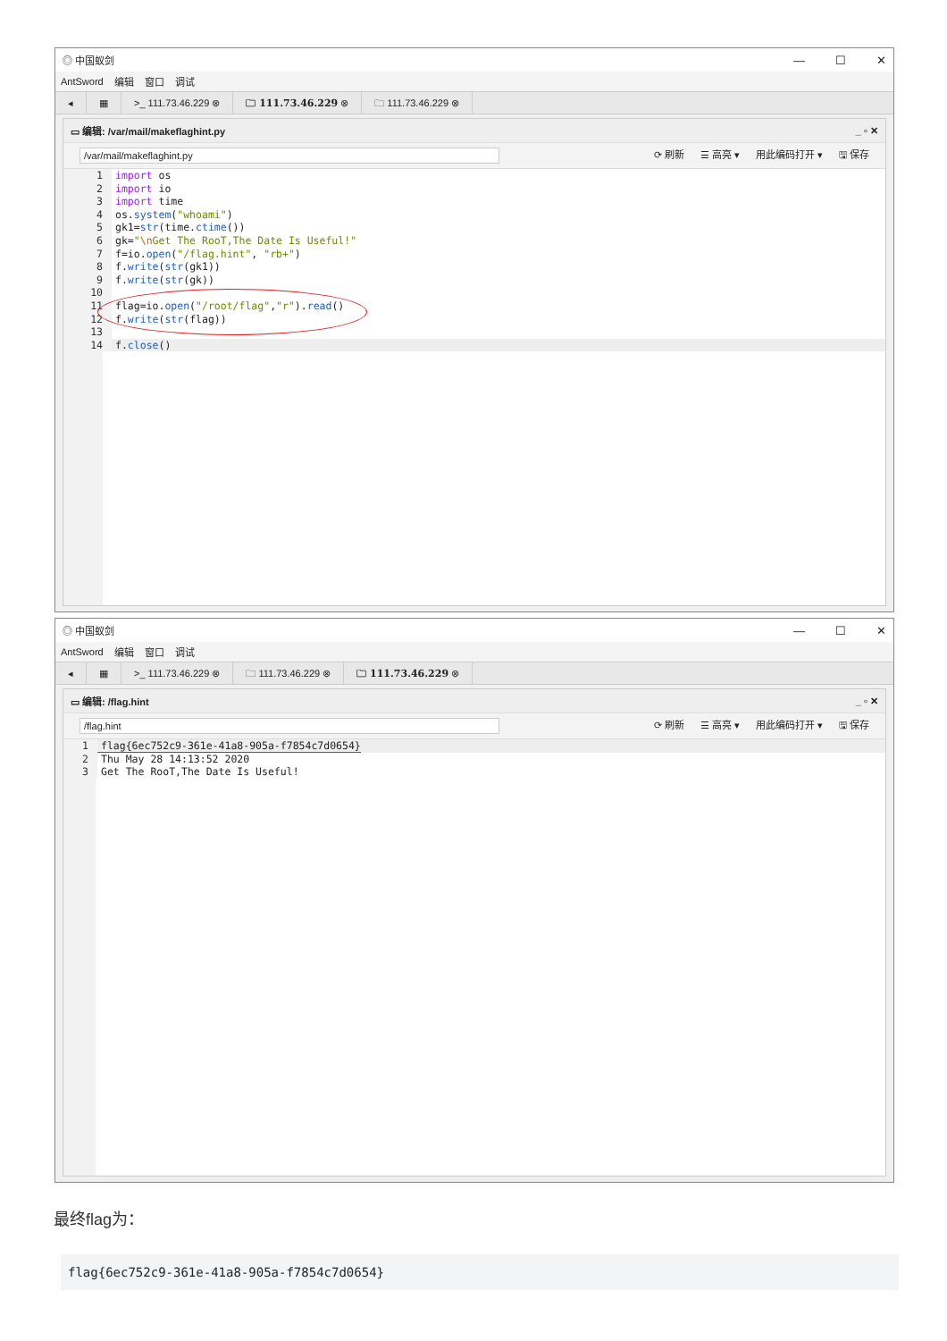◎ 中国蚁剑 — ☐ ✕
AntSword 编辑 窗口 调试
◂ ▦ >_ 111.73.46.229 ⊗ 🗀 111.73.46.229 ⊗ 🗀 111.73.46.229 ⊗
▭ 编辑: /var/mail/makeflaghint.py _ ▫ ✕
/var/mail/makeflaghint.py ⟳ 刷新 ☰ 高亮 ▾ 用此编码打开 ▾ 🖫 保存
1 import os
2 import io
3 import time
4 os.system("whoami")
5 gk1=str(time.ctime())
6 gk="\n Get The RooT,The Date Is Useful!"
7 f=io.open("/flag.hint", "rb+")
8 f.write(str(gk1))
9 f.write(str(gk))
10
11 flag=io.open("/root/flag","r").read()
12 f.write(str(flag))
13
14 f.close()
◎ 中国蚁剑 — ☐ ✕
AntSword 编辑 窗口 调试
◂ ▦ >_ 111.73.46.229 ⊗ 🗀 111.73.46.229 ⊗ 🗀 111.73.46.229 ⊗
▭ 编辑: /flag.hint _ ▫ ✕
/flag.hint ⟳ 刷新 ☰ 高亮 ▾ 用此编码打开 ▾ 🖫 保存
1 flag{6ec752c9-361e-41a8-905a-f7854c7d0654}
2 Thu May 28 14:13:52 2020
3 Get The RooT,The Date Is Useful!
最终flag为：
flag{6ec752c9-361e-41a8-905a-f7854c7d0654}